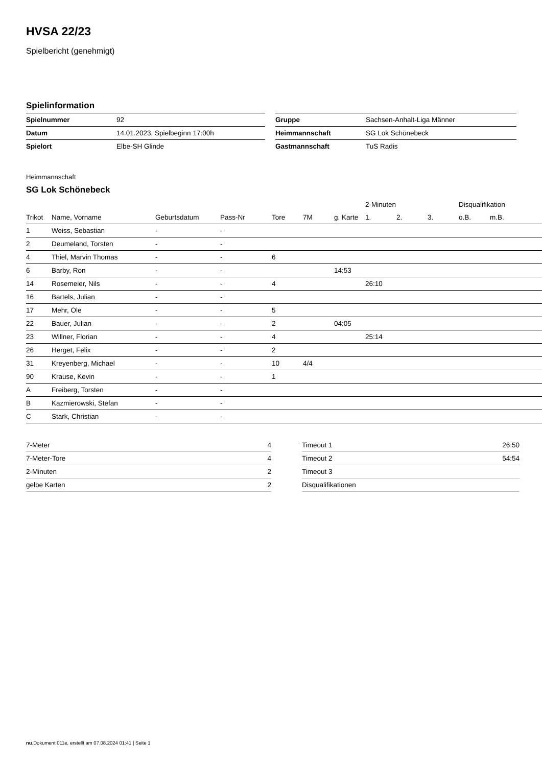HVSA 22/23
Spielbericht (genehmigt)
Spielinformation
| Spielnummer | 92 |
| Datum | 14.01.2023, Spielbeginn 17:00h |
| Spielort | Elbe-SH Glinde |
| Gruppe | Sachsen-Anhalt-Liga Männer |
| Heimmannschaft | SG Lok Schönebeck |
| Gastmannschaft | TuS Radis |
Heimmannschaft
SG Lok Schönebeck
| | | | | | | | 2-Minuten | | | Disqualifikation | |
| --- | --- | --- | --- | --- | --- | --- | --- | --- | --- | --- | --- |
| Trikot | Name, Vorname | Geburtsdatum | Pass-Nr | Tore | 7M | g. Karte | 1. | 2. | 3. | o.B. | m.B. |
| 1 | Weiss, Sebastian | - | - | | | | | | | | |
| 2 | Deumeland, Torsten | - | - | | | | | | | | |
| 4 | Thiel, Marvin Thomas | - | - | 6 | | | | | | | |
| 6 | Barby, Ron | - | - | | | 14:53 | | | | | |
| 14 | Rosemeier, Nils | - | - | 4 | | | 26:10 | | | | |
| 16 | Bartels, Julian | - | - | | | | | | | | |
| 17 | Mehr, Ole | - | - | 5 | | | | | | | |
| 22 | Bauer, Julian | - | - | 2 | | 04:05 | | | | | |
| 23 | Willner, Florian | - | - | 4 | | | 25:14 | | | | |
| 26 | Herget, Felix | - | - | 2 | | | | | | | |
| 31 | Kreyenberg, Michael | - | - | 10 | 4/4 | | | | | | |
| 90 | Krause, Kevin | - | - | 1 | | | | | | | |
| A | Freiberg, Torsten | - | - | | | | | | | | |
| B | Kazmierowski, Stefan | - | - | | | | | | | | |
| C | Stark, Christian | - | - | | | | | | | | |
| 7-Meter | 4 |
| 7-Meter-Tore | 4 |
| 2-Minuten | 2 |
| gelbe Karten | 2 |
| Timeout 1 | 26:50 |
| Timeout 2 | 54:54 |
| Timeout 3 | |
| Disqualifikationen | |
nu.Dokument 011e, erstellt am 07.08.2024 01:41 | Seite 1